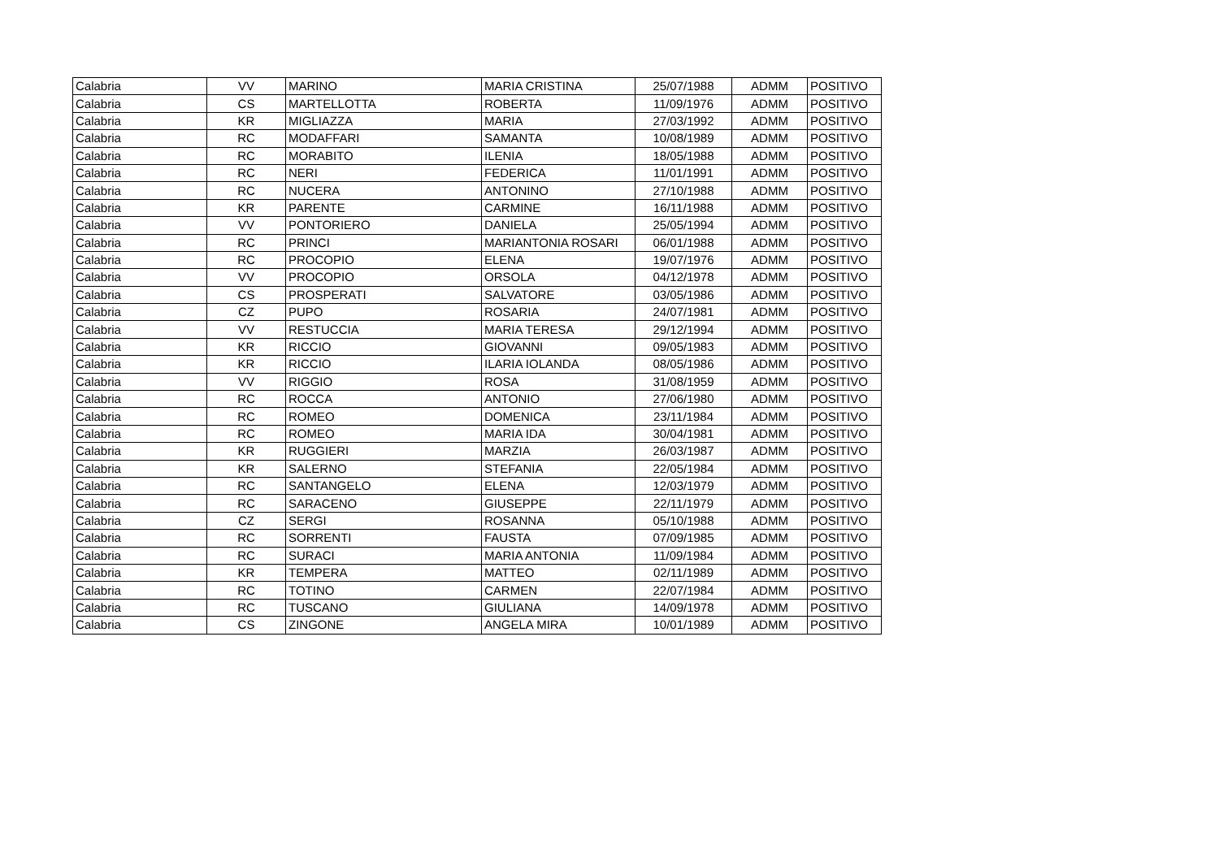| Calabria | VV | MARINO | MARIA CRISTINA | 25/07/1988 | ADMM | POSITIVO |
| Calabria | CS | MARTELLOTTA | ROBERTA | 11/09/1976 | ADMM | POSITIVO |
| Calabria | KR | MIGLIAZZA | MARIA | 27/03/1992 | ADMM | POSITIVO |
| Calabria | RC | MODAFFARI | SAMANTA | 10/08/1989 | ADMM | POSITIVO |
| Calabria | RC | MORABITO | ILENIA | 18/05/1988 | ADMM | POSITIVO |
| Calabria | RC | NERI | FEDERICA | 11/01/1991 | ADMM | POSITIVO |
| Calabria | RC | NUCERA | ANTONINO | 27/10/1988 | ADMM | POSITIVO |
| Calabria | KR | PARENTE | CARMINE | 16/11/1988 | ADMM | POSITIVO |
| Calabria | VV | PONTORIERO | DANIELA | 25/05/1994 | ADMM | POSITIVO |
| Calabria | RC | PRINCI | MARIANTONIA ROSARI | 06/01/1988 | ADMM | POSITIVO |
| Calabria | RC | PROCOPIO | ELENA | 19/07/1976 | ADMM | POSITIVO |
| Calabria | VV | PROCOPIO | ORSOLA | 04/12/1978 | ADMM | POSITIVO |
| Calabria | CS | PROSPERATI | SALVATORE | 03/05/1986 | ADMM | POSITIVO |
| Calabria | CZ | PUPO | ROSARIA | 24/07/1981 | ADMM | POSITIVO |
| Calabria | VV | RESTUCCIA | MARIA TERESA | 29/12/1994 | ADMM | POSITIVO |
| Calabria | KR | RICCIO | GIOVANNI | 09/05/1983 | ADMM | POSITIVO |
| Calabria | KR | RICCIO | ILARIA IOLANDA | 08/05/1986 | ADMM | POSITIVO |
| Calabria | VV | RIGGIO | ROSA | 31/08/1959 | ADMM | POSITIVO |
| Calabria | RC | ROCCA | ANTONIO | 27/06/1980 | ADMM | POSITIVO |
| Calabria | RC | ROMEO | DOMENICA | 23/11/1984 | ADMM | POSITIVO |
| Calabria | RC | ROMEO | MARIA IDA | 30/04/1981 | ADMM | POSITIVO |
| Calabria | KR | RUGGIERI | MARZIA | 26/03/1987 | ADMM | POSITIVO |
| Calabria | KR | SALERNO | STEFANIA | 22/05/1984 | ADMM | POSITIVO |
| Calabria | RC | SANTANGELO | ELENA | 12/03/1979 | ADMM | POSITIVO |
| Calabria | RC | SARACENO | GIUSEPPE | 22/11/1979 | ADMM | POSITIVO |
| Calabria | CZ | SERGI | ROSANNA | 05/10/1988 | ADMM | POSITIVO |
| Calabria | RC | SORRENTI | FAUSTA | 07/09/1985 | ADMM | POSITIVO |
| Calabria | RC | SURACI | MARIA ANTONIA | 11/09/1984 | ADMM | POSITIVO |
| Calabria | KR | TEMPERA | MATTEO | 02/11/1989 | ADMM | POSITIVO |
| Calabria | RC | TOTINO | CARMEN | 22/07/1984 | ADMM | POSITIVO |
| Calabria | RC | TUSCANO | GIULIANA | 14/09/1978 | ADMM | POSITIVO |
| Calabria | CS | ZINGONE | ANGELA MIRA | 10/01/1989 | ADMM | POSITIVO |